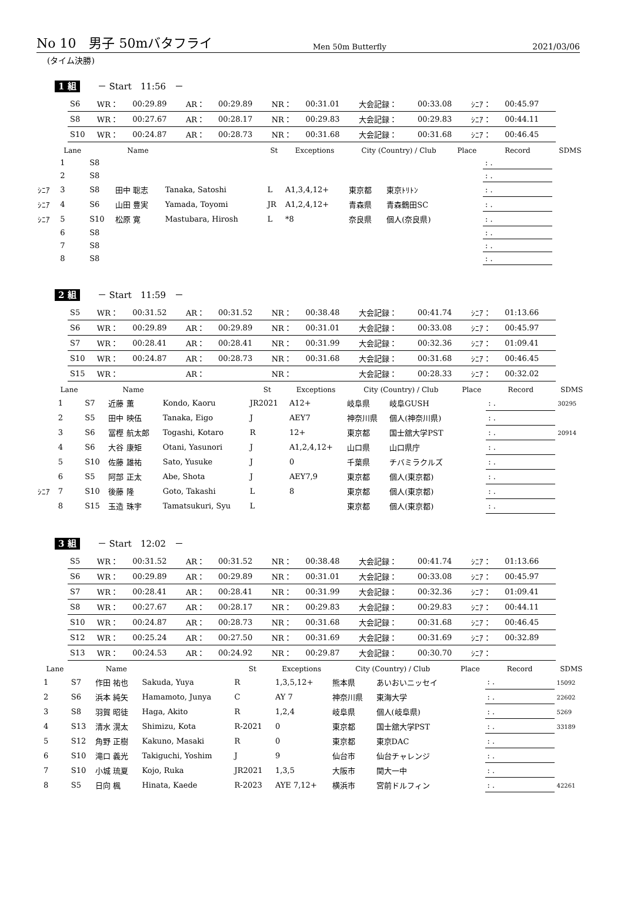No 10　男子 50mバタフライ
Men 50m Butterfly
2021/03/06
(タイム決勝)
1 組 － Start　11:56　－
| S6 | WR： | 00:29.89 | AR： | 00:29.89 | NR： | 00:31.01 | 大会記録： | 00:33.08 | ｼﾆｱ： | 00:45.97 |
| S8 | WR： | 00:27.67 | AR： | 00:28.17 | NR： | 00:29.83 | 大会記録： | 00:29.83 | ｼﾆｱ： | 00:44.11 |
| S10 | WR： | 00:24.87 | AR： | 00:28.73 | NR： | 00:31.68 | 大会記録： | 00:31.68 | ｼﾆｱ： | 00:46.45 |
| | Lane | | Name | | St | Exceptions | City (Country) / Club | | Place | Record | SDMS |
| --- | --- | --- | --- | --- | --- | --- | --- | --- | --- | --- | --- |
| | 1 | S8 | | | | | | | | : . | |
| | 2 | S8 | | | | | | | | : . | |
| ｼﾆｱ | 3 | S8 | 田中 聡志 | Tanaka, Satoshi | L | A1,3,4,12+ | 東京都 | 東京ﾄﾘﾄﾝ | | : . | |
| ｼﾆｱ | 4 | S6 | 山田 豊実 | Yamada, Toyomi | JR | A1,2,4,12+ | 青森県 | 青森鶴田SC | | : . | |
| ｼﾆｱ | 5 | S10 | 松原 寛 | Mastubara, Hirosh | L | *8 | 奈良県 | 個人(奈良県) | | : . | |
| | 6 | S8 | | | | | | | | : . | |
| | 7 | S8 | | | | | | | | : . | |
| | 8 | S8 | | | | | | | | : . | |
2 組 － Start　11:59　－
| S5 | WR： | 00:31.52 | AR： | 00:31.52 | NR： | 00:38.48 | 大会記録： | 00:41.74 | ｼﾆｱ： | 01:13.66 |
| S6 | WR： | 00:29.89 | AR： | 00:29.89 | NR： | 00:31.01 | 大会記録： | 00:33.08 | ｼﾆｱ： | 00:45.97 |
| S7 | WR： | 00:28.41 | AR： | 00:28.41 | NR： | 00:31.99 | 大会記録： | 00:32.36 | ｼﾆｱ： | 01:09.41 |
| S10 | WR： | 00:24.87 | AR： | 00:28.73 | NR： | 00:31.68 | 大会記録： | 00:31.68 | ｼﾆｱ： | 00:46.45 |
| S15 | WR： | | AR： | | NR： | | 大会記録： | 00:28.33 | ｼﾆｱ： | 00:32.02 |
| | Lane | | Name | | St | Exceptions | City (Country) / Club | | Place | Record | SDMS |
| --- | --- | --- | --- | --- | --- | --- | --- | --- | --- | --- | --- |
| | 1 | S7 | 近藤 薫 | Kondo, Kaoru | JR2021 | A12+ | 岐阜県 | 岐阜GUSH | | : . | 30295 |
| | 2 | S5 | 田中 映伍 | Tanaka, Eigo | J | AEY7 | 神奈川県 | 個人(神奈川県) | | : . | |
| | 3 | S6 | 冨樫 航太郎 | Togashi, Kotaro | R | 12+ | 東京都 | 国士舘大学PST | | : . | 20914 |
| | 4 | S6 | 大谷 康矩 | Otani, Yasunori | J | A1,2,4,12+ | 山口県 | 山口県庁 | | : . | |
| | 5 | S10 | 佐藤 雄祐 | Sato, Yusuke | J | 0 | 千葉県 | チバミラクルズ | | : . | |
| | 6 | S5 | 阿部 正太 | Abe, Shota | J | AEY7,9 | 東京都 | 個人(東京都) | | : . | |
| ｼﾆｱ | 7 | S10 | 後藤 隆 | Goto, Takashi | L | 8 | 東京都 | 個人(東京都) | | : . | |
| | 8 | S15 | 玉造 珠宇 | Tamatsukuri, Syu | L | | 東京都 | 個人(東京都) | | : . | |
3 組 － Start　12:02　－
| S5 | WR： | 00:31.52 | AR： | 00:31.52 | NR： | 00:38.48 | 大会記録： | 00:41.74 | ｼﾆｱ： | 01:13.66 |
| S6 | WR： | 00:29.89 | AR： | 00:29.89 | NR： | 00:31.01 | 大会記録： | 00:33.08 | ｼﾆｱ： | 00:45.97 |
| S7 | WR： | 00:28.41 | AR： | 00:28.41 | NR： | 00:31.99 | 大会記録： | 00:32.36 | ｼﾆｱ： | 01:09.41 |
| S8 | WR： | 00:27.67 | AR： | 00:28.17 | NR： | 00:29.83 | 大会記録： | 00:29.83 | ｼﾆｱ： | 00:44.11 |
| S10 | WR： | 00:24.87 | AR： | 00:28.73 | NR： | 00:31.68 | 大会記録： | 00:31.68 | ｼﾆｱ： | 00:46.45 |
| S12 | WR： | 00:25.24 | AR： | 00:27.50 | NR： | 00:31.69 | 大会記録： | 00:31.69 | ｼﾆｱ： | 00:32.89 |
| S13 | WR： | 00:24.53 | AR： | 00:24.92 | NR： | 00:29.87 | 大会記録： | 00:30.70 | ｼﾆｱ： | |
| | Lane | | Name | | St | Exceptions | City (Country) / Club | | Place | Record | SDMS |
| --- | --- | --- | --- | --- | --- | --- | --- | --- | --- | --- | --- |
| | 1 | S7 | 作田 祐也 | Sakuda, Yuya | R | 1,3,5,12+ | 熊本県 | あいおいニッセイ | | : . | 15092 |
| | 2 | S6 | 浜本 純矢 | Hamamoto, Junya | C | AY 7 | 神奈川県 | 東海大学 | | : . | 22602 |
| | 3 | S8 | 羽賀 昭徒 | Haga, Akito | R | 1,2,4 | 岐阜県 | 個人(岐阜県) | | : . | 5269 |
| | 4 | S13 | 清水 滉太 | Shimizu, Kota | R-2021 | 0 | 東京都 | 国士舘大学PST | | : . | 33189 |
| | 5 | S12 | 角野 正樹 | Kakuno, Masaki | R | 0 | 東京都 | 東京DAC | | : . | |
| | 6 | S10 | 滝口 義光 | Takiguchi, Yoshim | J | 9 | 仙台市 | 仙台チャレンジ | | : . | |
| | 7 | S10 | 小城 琉夏 | Kojo, Ruka | JR2021 | 1,3,5 | 大阪市 | 関大一中 | | : . | |
| | 8 | S5 | 日向 楓 | Hinata, Kaede | R-2023 | AYE 7,12+ | 横浜市 | 宮前ドルフィン | | : . | 42261 |